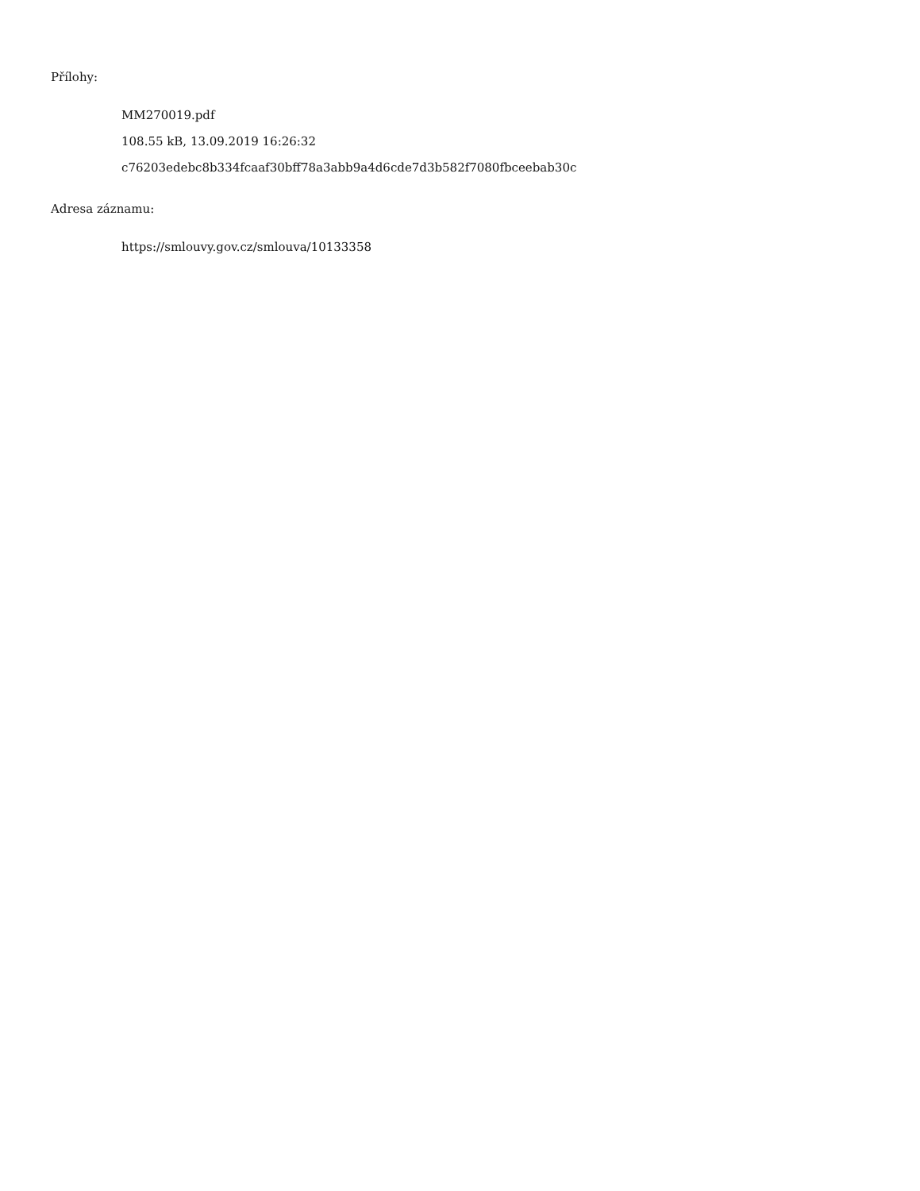Přílohy:
MM270019.pdf
108.55 kB, 13.09.2019 16:26:32
c76203edebc8b334fcaaf30bff78a3abb9a4d6cde7d3b582f7080fbceebab30c
Adresa záznamu:
https://smlouvy.gov.cz/smlouva/10133358